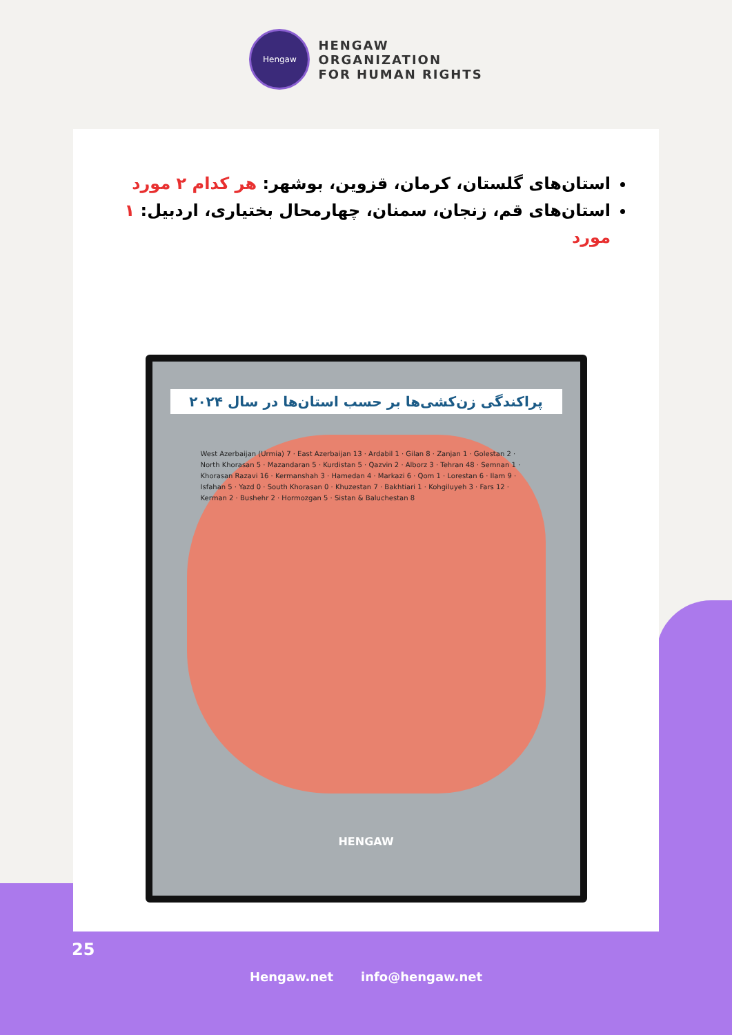Hengaw
HENGAW
ORGANIZATION
FOR HUMAN RIGHTS
استان‌های گلستان، کرمان، قزوین، بوشهر: هر کدام ۲ مورد
استان‌های قم، زنجان، سمنان، چهارمحال بختیاری، اردبیل: ۱ مورد
پراکندگی زن‌کشی‌ها بر حسب استان‌ها در سال ۲۰۲۴
West Azerbaijan (Urmia) 7 · East Azerbaijan 13 · Ardabil 1 · Gilan 8 · Zanjan 1 · Golestan 2 · North Khorasan 5 · Mazandaran 5 · Kurdistan 5 · Qazvin 2 · Alborz 3 · Tehran 48 · Semnan 1 · Khorasan Razavi 16 · Kermanshah 3 · Hamedan 4 · Markazi 6 · Qom 1 · Lorestan 6 · Ilam 9 · Isfahan 5 · Yazd 0 · South Khorasan 0 · Khuzestan 7 · Bakhtiari 1 · Kohgiluyeh 3 · Fars 12 · Kerman 2 · Bushehr 2 · Hormozgan 5 · Sistan & Baluchestan 8
HENGAW
25
Hengaw.net info@hengaw.net